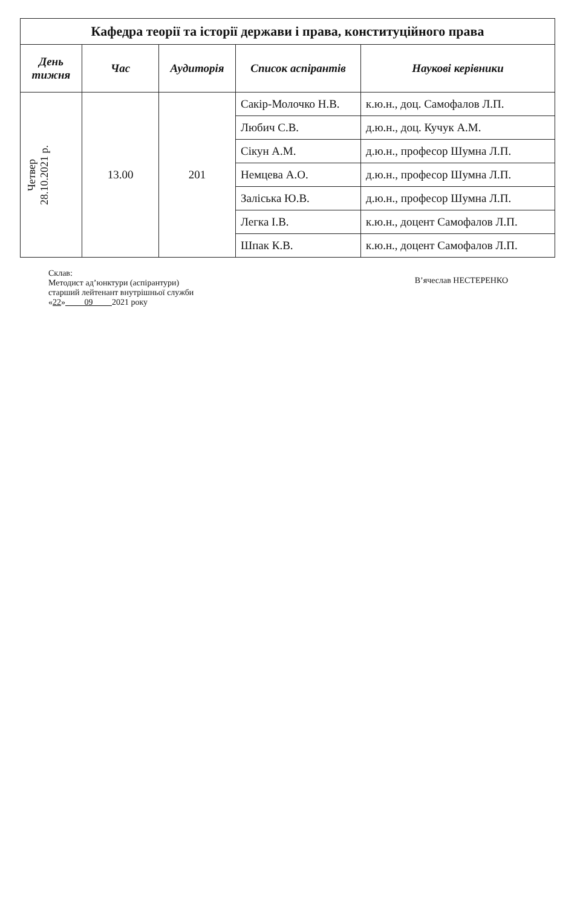| Кафедра теорії та історії держави і права, конституційного права | | | | |
| --- | --- | --- | --- | --- |
| День тижня | Час | Аудиторія | Список аспірантів | Наукові керівники |
| Четвер 28.10.2021 р. | 13.00 | 201 | Сакір-Молочко Н.В. | к.ю.н., доц. Самофалов Л.П. |
| | | | Любич С.В. | д.ю.н., доц. Кучук А.М. |
| | | | Сікун А.М. | д.ю.н., професор Шумна Л.П. |
| | | | Немцева А.О. | д.ю.н., професор Шумна Л.П. |
| | | | Заліська Ю.В. | д.ю.н., професор Шумна Л.П. |
| | | | Легка І.В. | к.ю.н., доцент Самофалов Л.П. |
| | | | Шпак К.В. | к.ю.н., доцент Самофалов Л.П. |
Склав:
Методист ад’юнктури (аспірантури)
старший лейтенант внутрішньої служби
«22» 09 2021 року
В’ячеслав НЕСТЕРЕНКО